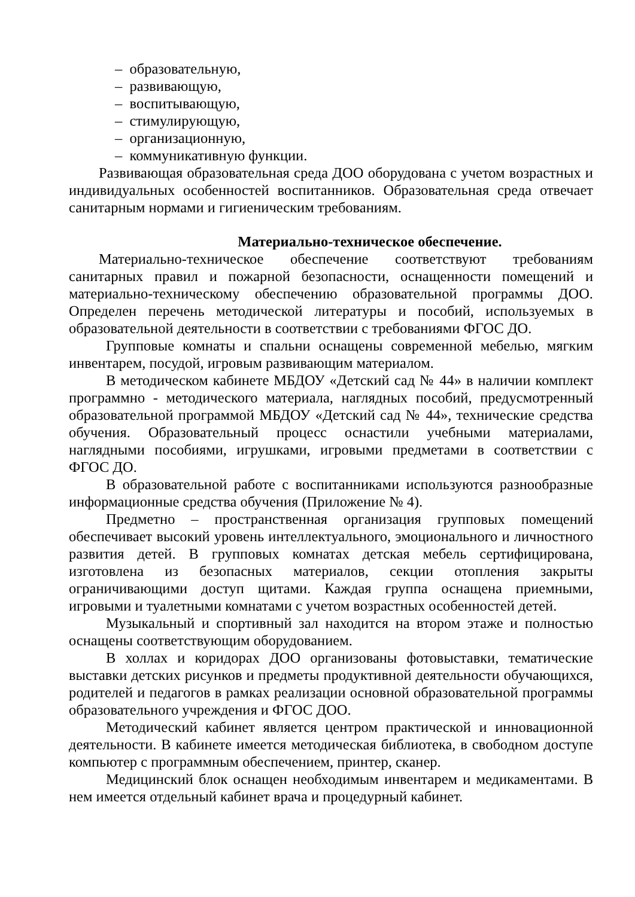– образовательную,
– развивающую,
– воспитывающую,
– стимулирующую,
– организационную,
– коммуникативную функции.
Развивающая образовательная среда ДОО оборудована с учетом возрастных и индивидуальных особенностей воспитанников. Образовательная среда отвечает санитарным нормами и гигиеническим требованиям.
Материально-техническое обеспечение.
Материально-техническое обеспечение соответствуют требованиям санитарных правил и пожарной безопасности, оснащенности помещений и материально-техническому обеспечению образовательной программы ДОО. Определен перечень методической литературы и пособий, используемых в образовательной деятельности в соответствии с требованиями ФГОС ДО.
Групповые комнаты и спальни оснащены современной мебелью, мягким инвентарем, посудой, игровым развивающим материалом.
В методическом кабинете МБДОУ «Детский сад № 44» в наличии комплект программно - методического материала, наглядных пособий, предусмотренный образовательной программой МБДОУ «Детский сад № 44», технические средства обучения. Образовательный процесс оснастили учебными материалами, наглядными пособиями, игрушками, игровыми предметами в соответствии с ФГОС ДО.
В образовательной работе с воспитанниками используются разнообразные информационные средства обучения (Приложение № 4).
Предметно – пространственная организация групповых помещений обеспечивает высокий уровень интеллектуального, эмоционального и личностного развития детей. В групповых комнатах детская мебель сертифицирована, изготовлена из безопасных материалов, секции отопления закрыты ограничивающими доступ щитами. Каждая группа оснащена приемными, игровыми и туалетными комнатами с учетом возрастных особенностей детей.
Музыкальный и спортивный зал находится на втором этаже и полностью оснащены соответствующим оборудованием.
В холлах и коридорах ДОО организованы фотовыставки, тематические выставки детских рисунков и предметы продуктивной деятельности обучающихся, родителей и педагогов в рамках реализации основной образовательной программы образовательного учреждения и ФГОС ДОО.
Методический кабинет является центром практической и инновационной деятельности. В кабинете имеется методическая библиотека, в свободном доступе компьютер с программным обеспечением, принтер, сканер.
Медицинский блок оснащен необходимым инвентарем и медикаментами. В нем имеется отдельный кабинет врача и процедурный кабинет.